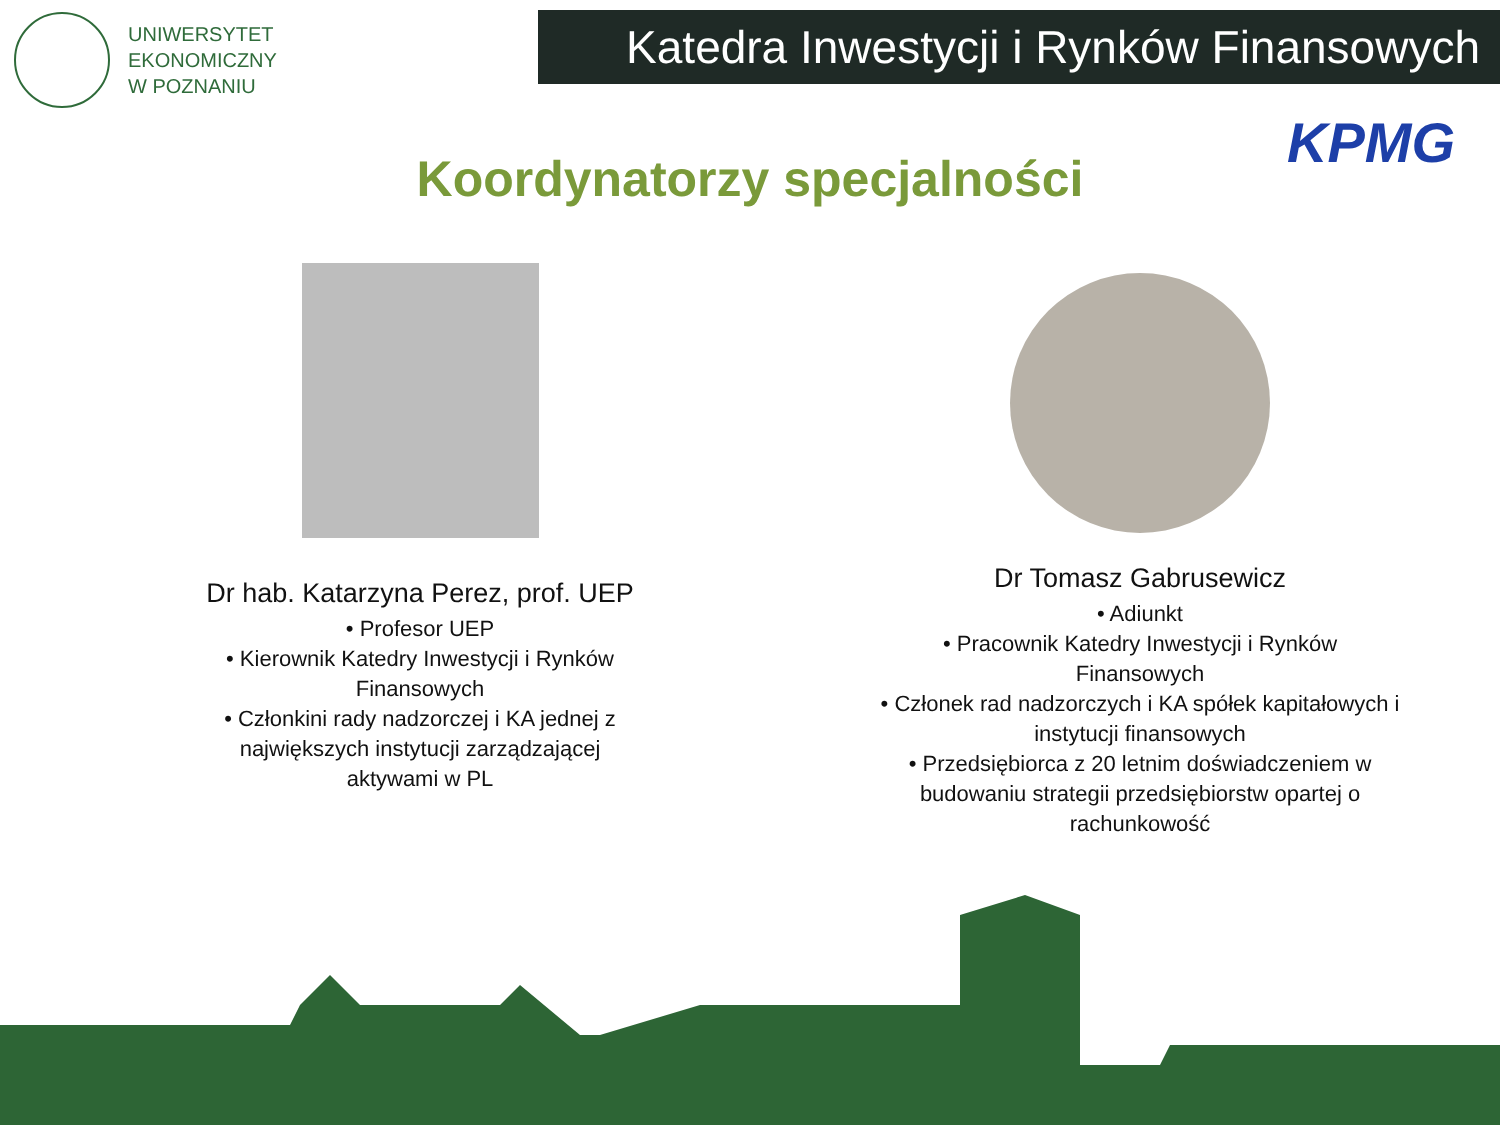UNIWERSYTET
EKONOMICZNY
W POZNANIU
Katedra Inwestycji i Rynków Finansowych
KPMG
Koordynatorzy specjalności
Dr hab. Katarzyna Perez, prof. UEP
• Profesor UEP
• Kierownik Katedry Inwestycji i Rynków
Finansowych
• Członkini rady nadzorczej i KA jednej z
największych instytucji zarządzającej
aktywami w PL
Dr Tomasz Gabrusewicz
• Adiunkt
• Pracownik Katedry Inwestycji i Rynków
Finansowych
• Członek rad nadzorczych i KA spółek kapitałowych i
instytucji finansowych
• Przedsiębiorca z 20 letnim doświadczeniem w
budowaniu strategii przedsiębiorstw opartej o
rachunkowość